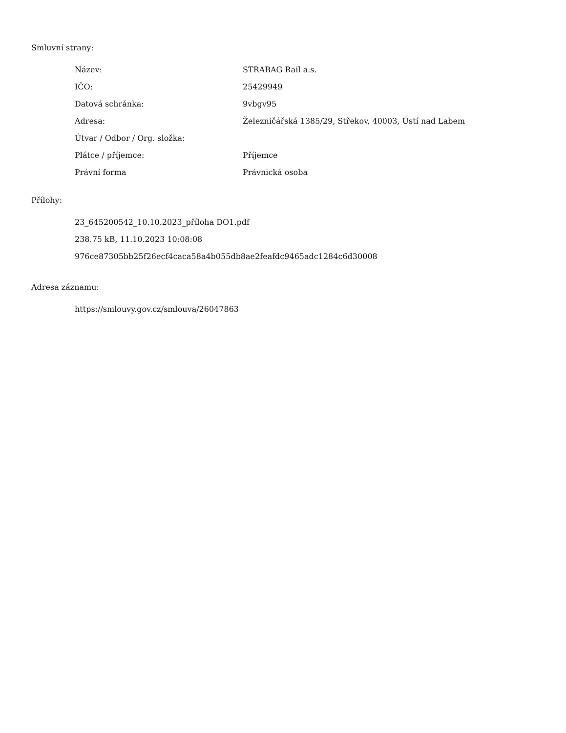Smluvní strany:
| Název: | STRABAG Rail a.s. |
| IČO: | 25429949 |
| Datová schránka: | 9vbgv95 |
| Adresa: | Železničářská 1385/29, Střekov, 40003, Ústí nad Labem |
| Útvar / Odbor / Org. složka: | |
| Plátce / příjemce: | Příjemce |
| Právní forma | Právnická osoba |
Přílohy:
23_645200542_10.10.2023_příloha DO1.pdf
238.75 kB, 11.10.2023 10:08:08
976ce87305bb25f26ecf4caca58a4b055db8ae2feafdc9465adc1284c6d30008
Adresa záznamu:
https://smlouvy.gov.cz/smlouva/26047863